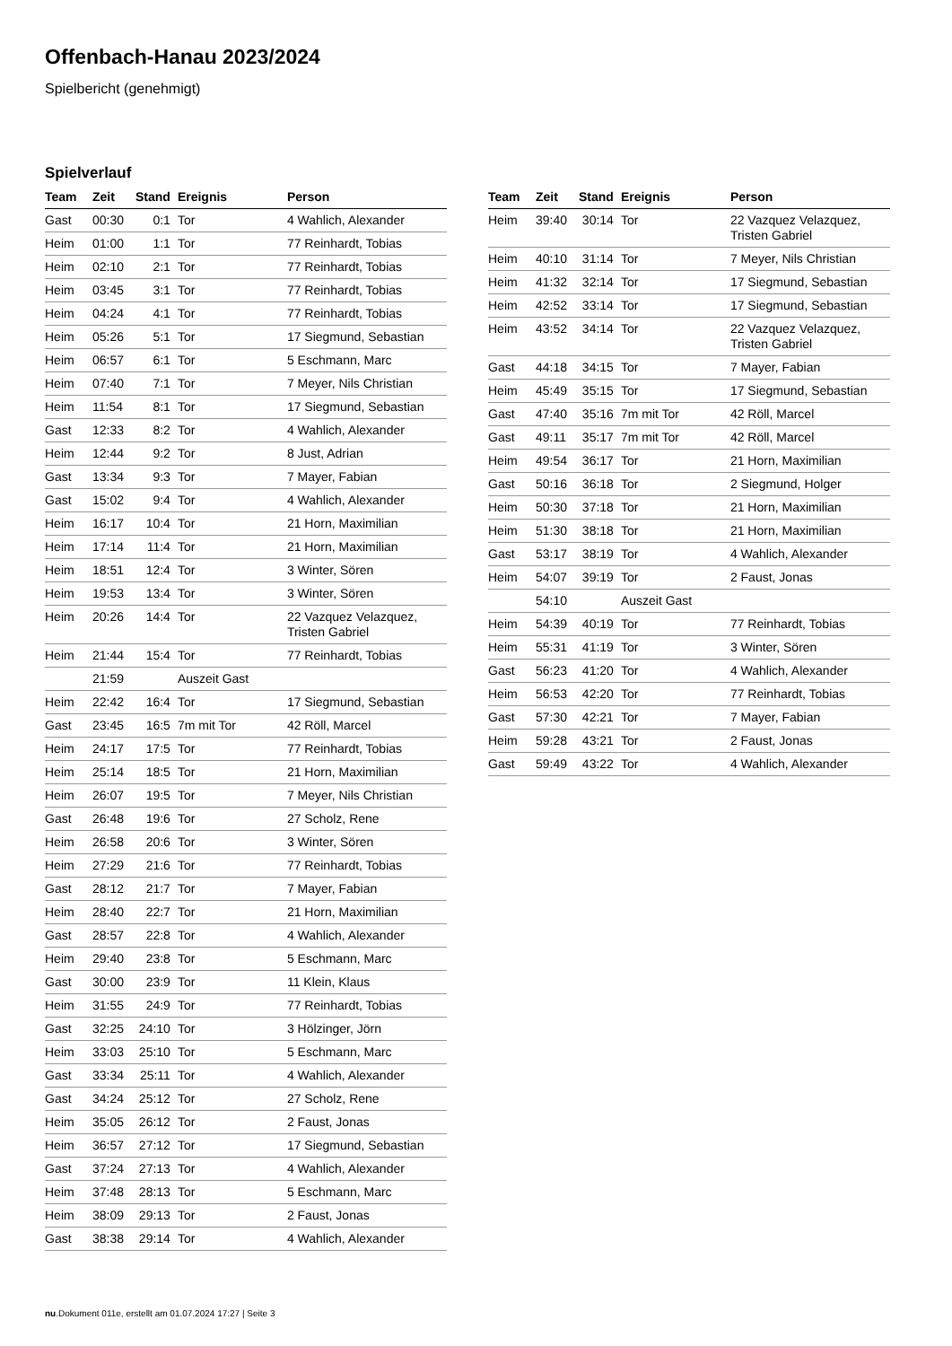Offenbach-Hanau 2023/2024
Spielbericht (genehmigt)
Spielverlauf
| Team | Zeit | Stand | Ereignis | Person |
| --- | --- | --- | --- | --- |
| Gast | 00:30 | 0:1 | Tor | 4 Wahlich, Alexander |
| Heim | 01:00 | 1:1 | Tor | 77 Reinhardt, Tobias |
| Heim | 02:10 | 2:1 | Tor | 77 Reinhardt, Tobias |
| Heim | 03:45 | 3:1 | Tor | 77 Reinhardt, Tobias |
| Heim | 04:24 | 4:1 | Tor | 77 Reinhardt, Tobias |
| Heim | 05:26 | 5:1 | Tor | 17 Siegmund, Sebastian |
| Heim | 06:57 | 6:1 | Tor | 5 Eschmann, Marc |
| Heim | 07:40 | 7:1 | Tor | 7 Meyer, Nils Christian |
| Heim | 11:54 | 8:1 | Tor | 17 Siegmund, Sebastian |
| Gast | 12:33 | 8:2 | Tor | 4 Wahlich, Alexander |
| Heim | 12:44 | 9:2 | Tor | 8 Just, Adrian |
| Gast | 13:34 | 9:3 | Tor | 7 Mayer, Fabian |
| Gast | 15:02 | 9:4 | Tor | 4 Wahlich, Alexander |
| Heim | 16:17 | 10:4 | Tor | 21 Horn, Maximilian |
| Heim | 17:14 | 11:4 | Tor | 21 Horn, Maximilian |
| Heim | 18:51 | 12:4 | Tor | 3 Winter, Sören |
| Heim | 19:53 | 13:4 | Tor | 3 Winter, Sören |
| Heim | 20:26 | 14:4 | Tor | 22 Vazquez Velazquez, Tristen Gabriel |
| Heim | 21:44 | 15:4 | Tor | 77 Reinhardt, Tobias |
| | 21:59 | | Auszeit Gast | |
| Heim | 22:42 | 16:4 | Tor | 17 Siegmund, Sebastian |
| Gast | 23:45 | 16:5 | 7m mit Tor | 42 Röll, Marcel |
| Heim | 24:17 | 17:5 | Tor | 77 Reinhardt, Tobias |
| Heim | 25:14 | 18:5 | Tor | 21 Horn, Maximilian |
| Heim | 26:07 | 19:5 | Tor | 7 Meyer, Nils Christian |
| Gast | 26:48 | 19:6 | Tor | 27 Scholz, Rene |
| Heim | 26:58 | 20:6 | Tor | 3 Winter, Sören |
| Heim | 27:29 | 21:6 | Tor | 77 Reinhardt, Tobias |
| Gast | 28:12 | 21:7 | Tor | 7 Mayer, Fabian |
| Heim | 28:40 | 22:7 | Tor | 21 Horn, Maximilian |
| Gast | 28:57 | 22:8 | Tor | 4 Wahlich, Alexander |
| Heim | 29:40 | 23:8 | Tor | 5 Eschmann, Marc |
| Gast | 30:00 | 23:9 | Tor | 11 Klein, Klaus |
| Heim | 31:55 | 24:9 | Tor | 77 Reinhardt, Tobias |
| Gast | 32:25 | 24:10 | Tor | 3 Hölzinger, Jörn |
| Heim | 33:03 | 25:10 | Tor | 5 Eschmann, Marc |
| Gast | 33:34 | 25:11 | Tor | 4 Wahlich, Alexander |
| Gast | 34:24 | 25:12 | Tor | 27 Scholz, Rene |
| Heim | 35:05 | 26:12 | Tor | 2 Faust, Jonas |
| Heim | 36:57 | 27:12 | Tor | 17 Siegmund, Sebastian |
| Gast | 37:24 | 27:13 | Tor | 4 Wahlich, Alexander |
| Heim | 37:48 | 28:13 | Tor | 5 Eschmann, Marc |
| Heim | 38:09 | 29:13 | Tor | 2 Faust, Jonas |
| Gast | 38:38 | 29:14 | Tor | 4 Wahlich, Alexander |
| Team | Zeit | Stand | Ereignis | Person |
| --- | --- | --- | --- | --- |
| Heim | 39:40 | 30:14 | Tor | 22 Vazquez Velazquez, Tristen Gabriel |
| Heim | 40:10 | 31:14 | Tor | 7 Meyer, Nils Christian |
| Heim | 41:32 | 32:14 | Tor | 17 Siegmund, Sebastian |
| Heim | 42:52 | 33:14 | Tor | 17 Siegmund, Sebastian |
| Heim | 43:52 | 34:14 | Tor | 22 Vazquez Velazquez, Tristen Gabriel |
| Gast | 44:18 | 34:15 | Tor | 7 Mayer, Fabian |
| Heim | 45:49 | 35:15 | Tor | 17 Siegmund, Sebastian |
| Gast | 47:40 | 35:16 | 7m mit Tor | 42 Röll, Marcel |
| Gast | 49:11 | 35:17 | 7m mit Tor | 42 Röll, Marcel |
| Heim | 49:54 | 36:17 | Tor | 21 Horn, Maximilian |
| Gast | 50:16 | 36:18 | Tor | 2 Siegmund, Holger |
| Heim | 50:30 | 37:18 | Tor | 21 Horn, Maximilian |
| Heim | 51:30 | 38:18 | Tor | 21 Horn, Maximilian |
| Gast | 53:17 | 38:19 | Tor | 4 Wahlich, Alexander |
| Heim | 54:07 | 39:19 | Tor | 2 Faust, Jonas |
| | 54:10 | | Auszeit Gast | |
| Heim | 54:39 | 40:19 | Tor | 77 Reinhardt, Tobias |
| Heim | 55:31 | 41:19 | Tor | 3 Winter, Sören |
| Gast | 56:23 | 41:20 | Tor | 4 Wahlich, Alexander |
| Heim | 56:53 | 42:20 | Tor | 77 Reinhardt, Tobias |
| Gast | 57:30 | 42:21 | Tor | 7 Mayer, Fabian |
| Heim | 59:28 | 43:21 | Tor | 2 Faust, Jonas |
| Gast | 59:49 | 43:22 | Tor | 4 Wahlich, Alexander |
nu.Dokument 011e, erstellt am 01.07.2024 17:27 | Seite 3